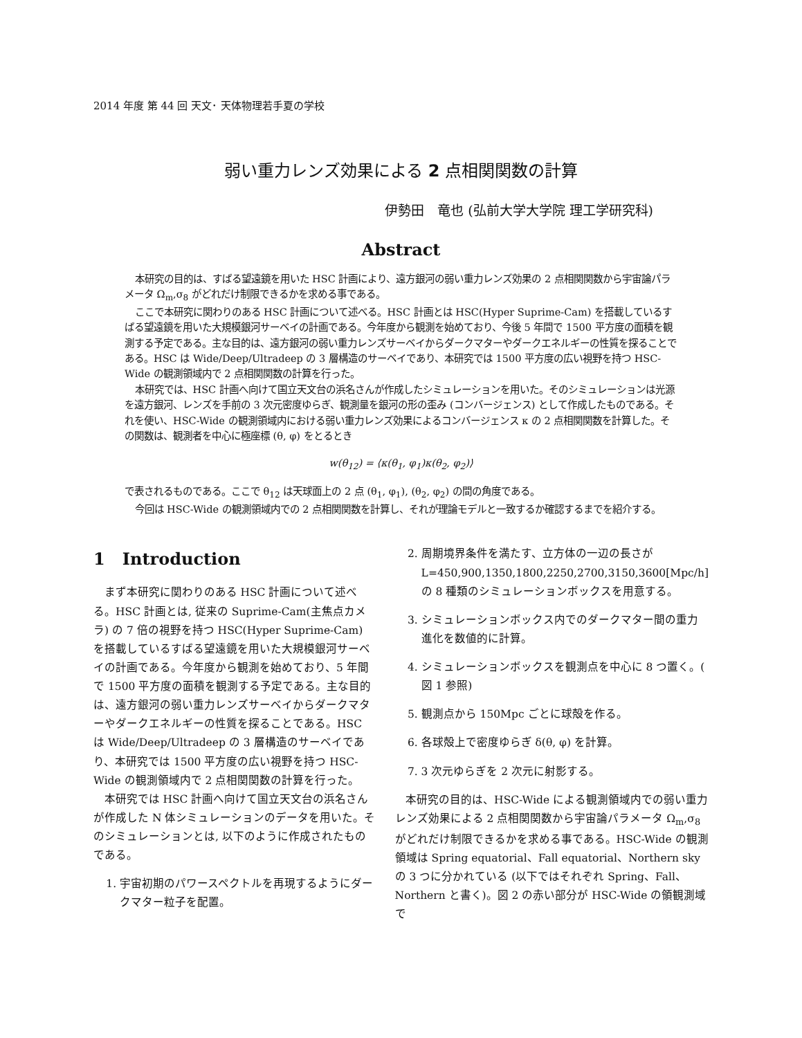2014 年度 第 44 回 天文･ 天体物理若手夏の学校
弱い重力レンズ効果による 2 点相関関数の計算
伊勢田　竜也 (弘前大学大学院 理工学研究科)
Abstract
本研究の目的は、すばる望遠鏡を用いた HSC 計画により、遠方銀河の弱い重力レンズ効果の 2 点相関関数から宇宙論パラメータ Ω<sub>m</sub>,σ<sub>8</sub> がどれだけ制限できるかを求める事である。
ここで本研究に関わりのある HSC 計画について述べる。HSC 計画とは HSC(Hyper Suprime-Cam) を搭載しているすばる望遠鏡を用いた大規模銀河サーベイの計画である。今年度から観測を始めており、今後 5 年間で 1500 平方度の面積を観測する予定である。主な目的は、遠方銀河の弱い重力レンズサーベイからダークマターやダークエネルギーの性質を探ることである。HSC は Wide/Deep/Ultradeep の 3 層構造のサーベイであり、本研究では 1500 平方度の広い視野を持つ HSC-Wide の観測領域内で 2 点相関関数の計算を行った。
本研究では、HSC 計画へ向けて国立天文台の浜名さんが作成したシミュレーションを用いた。そのシミュレーションは光源を遠方銀河、レンズを手前の 3 次元密度ゆらぎ、観測量を銀河の形の歪み (コンバージェンス) として作成したものである。それを使い、HSC-Wide の観測領域内における弱い重力レンズ効果によるコンバージェンス κ の 2 点相関関数を計算した。その関数は、観測者を中心に極座標 (θ, φ) をとるとき
w(θ<sub>12</sub>) = ⟨κ(θ<sub>1</sub>, φ<sub>1</sub>)κ(θ<sub>2</sub>, φ<sub>2</sub>)⟩
で表されるものである。ここで θ<sub>12</sub> は天球面上の 2 点 (θ<sub>1</sub>, φ<sub>1</sub>), (θ<sub>2</sub>, φ<sub>2</sub>) の間の角度である。
今回は HSC-Wide の観測領域内での 2 点相関関数を計算し、それが理論モデルと一致するか確認するまでを紹介する。
1 Introduction
まず本研究に関わりのある HSC 計画について述べる。HSC 計画とは, 従来の Suprime-Cam(主焦点カメラ) の 7 倍の視野を持つ HSC(Hyper Suprime-Cam) を搭載しているすばる望遠鏡を用いた大規模銀河サーベイの計画である。今年度から観測を始めており、5 年間で 1500 平方度の面積を観測する予定である。主な目的は、遠方銀河の弱い重力レンズサーベイからダークマターやダークエネルギーの性質を探ることである。HSC は Wide/Deep/Ultradeep の 3 層構造のサーベイであり、本研究では 1500 平方度の広い視野を持つ HSC-Wide の観測領域内で 2 点相関関数の計算を行った。
本研究では HSC 計画へ向けて国立天文台の浜名さんが作成した N 体シミュレーションのデータを用いた。そのシミュレーションとは, 以下のように作成されたものである。
1. 宇宙初期のパワースペクトルを再現するようにダークマター粒子を配置。
2. 周期境界条件を満たす、立方体の一辺の長さが L=450,900,1350,1800,2250,2700,3150,3600[Mpc/h] の 8 種類のシミュレーションボックスを用意する。
3. シミュレーションボックス内でのダークマター間の重力進化を数値的に計算。
4. シミュレーションボックスを観測点を中心に 8 つ置く。( 図 1 参照)
5. 観測点から 150Mpc ごとに球殻を作る。
6. 各球殻上で密度ゆらぎ δ(θ, φ) を計算。
7. 3 次元ゆらぎを 2 次元に射影する。
本研究の目的は、HSC-Wide による観測領域内での弱い重力レンズ効果による 2 点相関関数から宇宙論パラメータ Ω<sub>m</sub>,σ<sub>8</sub> がどれだけ制限できるかを求める事である。HSC-Wide の観測領域は Spring equatorial、Fall equatorial、Northern sky の 3 つに分かれている (以下ではそれぞれ Spring、Fall、Northern と書く)。図 2 の赤い部分が HSC-Wide の領観測域で